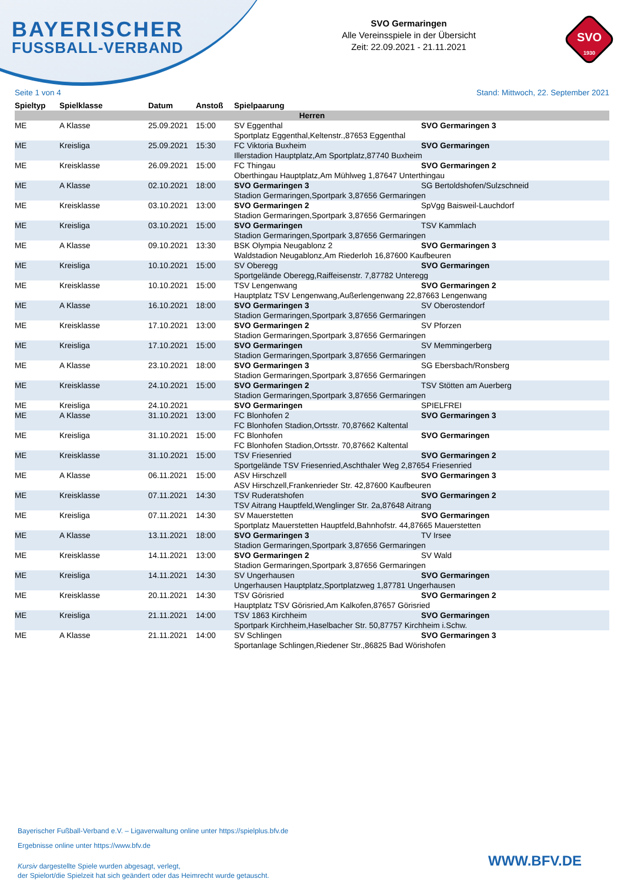BAYERISCHER
FUSSBALL-VERBAND
SVO Germaringen
Alle Vereinsspiele in der Übersicht
Zeit: 22.09.2021 - 21.11.2021
SVO
1930
Seite 1 von 4 Stand: Mittwoch, 22. September 2021
| Spieltyp | Spielklasse | Datum | Anstoß | Spielpaarung | |
| --- | --- | --- | --- | --- | --- |
| Herren | | | | | |
| ME | A Klasse | 25.09.2021 | 15:00 | SV Eggenthal | SVO Germaringen 3 |
| | | | | Sportplatz Eggenthal,Keltenstr.,87653 Eggenthal | |
| ME | Kreisliga | 25.09.2021 | 15:30 | FC Viktoria Buxheim | SVO Germaringen |
| | | | | Illerstadion Hauptplatz,Am Sportplatz,87740 Buxheim | |
| ME | Kreisklasse | 26.09.2021 | 15:00 | FC Thingau | SVO Germaringen 2 |
| | | | | Oberthingau Hauptplatz,Am Mühlweg 1,87647 Unterthingau | |
| ME | A Klasse | 02.10.2021 | 18:00 | SVO Germaringen 3 | SG Bertoldshofen/Sulzschneid |
| | | | | Stadion Germaringen,Sportpark 3,87656 Germaringen | |
| ME | Kreisklasse | 03.10.2021 | 13:00 | SVO Germaringen 2 | SpVgg Baisweil-Lauchdorf |
| | | | | Stadion Germaringen,Sportpark 3,87656 Germaringen | |
| ME | Kreisliga | 03.10.2021 | 15:00 | SVO Germaringen | TSV Kammlach |
| | | | | Stadion Germaringen,Sportpark 3,87656 Germaringen | |
| ME | A Klasse | 09.10.2021 | 13:30 | BSK Olympia Neugablonz 2 | SVO Germaringen 3 |
| | | | | Waldstadion Neugablonz,Am Riederloh 16,87600 Kaufbeuren | |
| ME | Kreisliga | 10.10.2021 | 15:00 | SV Oberegg | SVO Germaringen |
| | | | | Sportgelände Oberegg,Raiffeisenstr. 7,87782 Unteregg | |
| ME | Kreisklasse | 10.10.2021 | 15:00 | TSV Lengenwang | SVO Germaringen 2 |
| | | | | Hauptplatz TSV Lengenwang,Außerlengenwang 22,87663 Lengenwang | |
| ME | A Klasse | 16.10.2021 | 18:00 | SVO Germaringen 3 | SV Oberostendorf |
| | | | | Stadion Germaringen,Sportpark 3,87656 Germaringen | |
| ME | Kreisklasse | 17.10.2021 | 13:00 | SVO Germaringen 2 | SV Pforzen |
| | | | | Stadion Germaringen,Sportpark 3,87656 Germaringen | |
| ME | Kreisliga | 17.10.2021 | 15:00 | SVO Germaringen | SV Memmingerberg |
| | | | | Stadion Germaringen,Sportpark 3,87656 Germaringen | |
| ME | A Klasse | 23.10.2021 | 18:00 | SVO Germaringen 3 | SG Ebersbach/Ronsberg |
| | | | | Stadion Germaringen,Sportpark 3,87656 Germaringen | |
| ME | Kreisklasse | 24.10.2021 | 15:00 | SVO Germaringen 2 | TSV Stötten am Auerberg |
| | | | | Stadion Germaringen,Sportpark 3,87656 Germaringen | |
| ME | Kreisliga | 24.10.2021 | | SVO Germaringen | SPIELFREI |
| ME | A Klasse | 31.10.2021 | 13:00 | FC Blonhofen 2 | SVO Germaringen 3 |
| | | | | FC Blonhofen Stadion,Ortsstr. 70,87662 Kaltental | |
| ME | Kreisliga | 31.10.2021 | 15:00 | FC Blonhofen | SVO Germaringen |
| | | | | FC Blonhofen Stadion,Ortsstr. 70,87662 Kaltental | |
| ME | Kreisklasse | 31.10.2021 | 15:00 | TSV Friesenried | SVO Germaringen 2 |
| | | | | Sportgelände TSV Friesenried,Aschthaler Weg 2,87654 Friesenried | |
| ME | A Klasse | 06.11.2021 | 15:00 | ASV Hirschzell | SVO Germaringen 3 |
| | | | | ASV Hirschzell,Frankenrieder Str. 42,87600 Kaufbeuren | |
| ME | Kreisklasse | 07.11.2021 | 14:30 | TSV Ruderatshofen | SVO Germaringen 2 |
| | | | | TSV Aitrang Hauptfeld,Wenglinger Str. 2a,87648 Aitrang | |
| ME | Kreisliga | 07.11.2021 | 14:30 | SV Mauerstetten | SVO Germaringen |
| | | | | Sportplatz Mauerstetten Hauptfeld,Bahnhofstr. 44,87665 Mauerstetten | |
| ME | A Klasse | 13.11.2021 | 18:00 | SVO Germaringen 3 | TV Irsee |
| | | | | Stadion Germaringen,Sportpark 3,87656 Germaringen | |
| ME | Kreisklasse | 14.11.2021 | 13:00 | SVO Germaringen 2 | SV Wald |
| | | | | Stadion Germaringen,Sportpark 3,87656 Germaringen | |
| ME | Kreisliga | 14.11.2021 | 14:30 | SV Ungerhausen | SVO Germaringen |
| | | | | Ungerhausen Hauptplatz,Sportplatzweg 1,87781 Ungerhausen | |
| ME | Kreisklasse | 20.11.2021 | 14:30 | TSV Görisried | SVO Germaringen 2 |
| | | | | Hauptplatz TSV Görisried,Am Kalkofen,87657 Görisried | |
| ME | Kreisliga | 21.11.2021 | 14:00 | TSV 1863 Kirchheim | SVO Germaringen |
| | | | | Sportpark Kirchheim,Haselbacher Str. 50,87757 Kirchheim i.Schw. | |
| ME | A Klasse | 21.11.2021 | 14:00 | SV Schlingen | SVO Germaringen 3 |
| | | | | Sportanlage Schlingen,Riedener Str.,86825 Bad Wörishofen | |
Bayerischer Fußball-Verband e.V. – Ligaverwaltung online unter https://spielplus.bfv.de
Ergebnisse online unter https://www.bfv.de
Kursiv dargestellte Spiele wurden abgesagt, verlegt,
der Spielort/die Spielzeit hat sich geändert oder das Heimrecht wurde getauscht.
WWW.BFV.DE